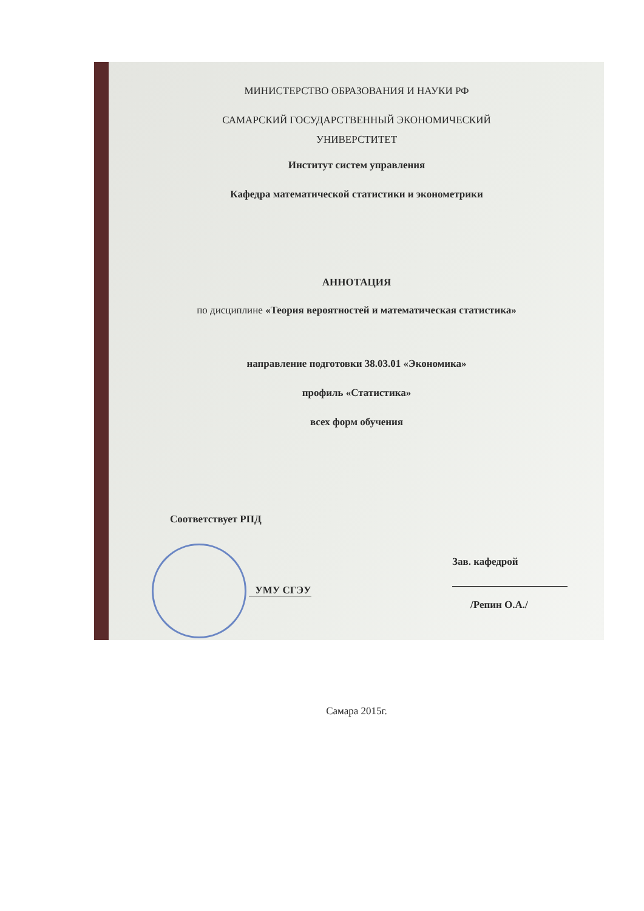МИНИСТЕРСТВО ОБРАЗОВАНИЯ И НАУКИ РФ
САМАРСКИЙ ГОСУДАРСТВЕННЫЙ ЭКОНОМИЧЕСКИЙ
УНИВЕРСТИТЕТ
Институт систем управления
Кафедра математической статистики и эконометрики
АННОТАЦИЯ
по дисциплине «Теория вероятностей и математическая статистика»
направление подготовки 38.03.01 «Экономика»
профиль «Статистика»
всех форм обучения
Соответствует РПД
УМУ СГЭУ
Зав. кафедрой
/Репин О.А./
Самара 2015г.